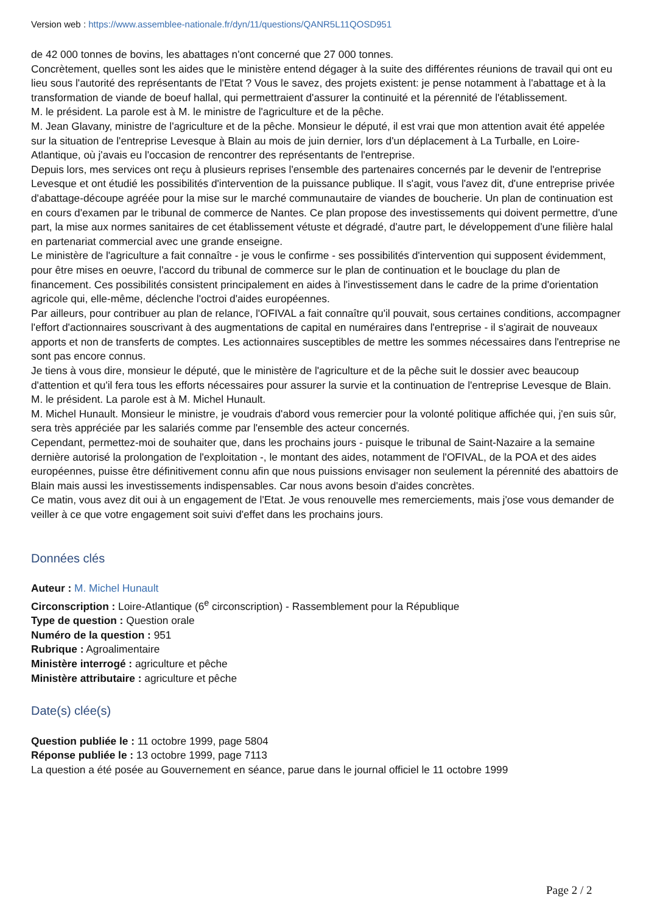Version web : https://www.assemblee-nationale.fr/dyn/11/questions/QANR5L11QOSD951
de 42 000 tonnes de bovins, les abattages n'ont concerné que 27 000 tonnes.
Concrètement, quelles sont les aides que le ministère entend dégager à la suite des différentes réunions de travail qui ont eu lieu sous l'autorité des représentants de l'Etat ? Vous le savez, des projets existent: je pense notamment à l'abattage et à la transformation de viande de boeuf hallal, qui permettraient d'assurer la continuité et la pérennité de l'établissement.
M. le président. La parole est à M. le ministre de l'agriculture et de la pêche.
M. Jean Glavany, ministre de l'agriculture et de la pêche. Monsieur le député, il est vrai que mon attention avait été appelée sur la situation de l'entreprise Levesque à Blain au mois de juin dernier, lors d'un déplacement à La Turballe, en Loire-Atlantique, où j'avais eu l'occasion de rencontrer des représentants de l'entreprise.
Depuis lors, mes services ont reçu à plusieurs reprises l'ensemble des partenaires concernés par le devenir de l'entreprise Levesque et ont étudié les possibilités d'intervention de la puissance publique. Il s'agit, vous l'avez dit, d'une entreprise privée d'abattage-découpe agréée pour la mise sur le marché communautaire de viandes de boucherie. Un plan de continuation est en cours d'examen par le tribunal de commerce de Nantes. Ce plan propose des investissements qui doivent permettre, d'une part, la mise aux normes sanitaires de cet établissement vétuste et dégradé, d'autre part, le développement d'une filière halal en partenariat commercial avec une grande enseigne.
Le ministère de l'agriculture a fait connaître - je vous le confirme - ses possibilités d'intervention qui supposent évidemment, pour être mises en oeuvre, l'accord du tribunal de commerce sur le plan de continuation et le bouclage du plan de financement. Ces possibilités consistent principalement en aides à l'investissement dans le cadre de la prime d'orientation agricole qui, elle-même, déclenche l'octroi d'aides européennes.
Par ailleurs, pour contribuer au plan de relance, l'OFIVAL a fait connaître qu'il pouvait, sous certaines conditions, accompagner l'effort d'actionnaires souscrivant à des augmentations de capital en numéraires dans l'entreprise - il s'agirait de nouveaux apports et non de transferts de comptes. Les actionnaires susceptibles de mettre les sommes nécessaires dans l'entreprise ne sont pas encore connus.
Je tiens à vous dire, monsieur le député, que le ministère de l'agriculture et de la pêche suit le dossier avec beaucoup d'attention et qu'il fera tous les efforts nécessaires pour assurer la survie et la continuation de l'entreprise Levesque de Blain.
M. le président. La parole est à M. Michel Hunault.
M. Michel Hunault. Monsieur le ministre, je voudrais d'abord vous remercier pour la volonté politique affichée qui, j'en suis sûr, sera très appréciée par les salariés comme par l'ensemble des acteur concernés.
Cependant, permettez-moi de souhaiter que, dans les prochains jours - puisque le tribunal de Saint-Nazaire a la semaine dernière autorisé la prolongation de l'exploitation -, le montant des aides, notamment de l'OFIVAL, de la POA et des aides européennes, puisse être définitivement connu afin que nous puissions envisager non seulement la pérennité des abattoirs de Blain mais aussi les investissements indispensables. Car nous avons besoin d'aides concrètes.
Ce matin, vous avez dit oui à un engagement de l'Etat. Je vous renouvelle mes remerciements, mais j'ose vous demander de veiller à ce que votre engagement soit suivi d'effet dans les prochains jours.
Données clés
Auteur : M. Michel Hunault
Circonscription : Loire-Atlantique (6<sup>e</sup> circonscription) - Rassemblement pour la République
Type de question : Question orale
Numéro de la question : 951
Rubrique : Agroalimentaire
Ministère interrogé : agriculture et pêche
Ministère attributaire : agriculture et pêche
Date(s) clée(s)
Question publiée le : 11 octobre 1999, page 5804
Réponse publiée le : 13 octobre 1999, page 7113
La question a été posée au Gouvernement en séance, parue dans le journal officiel le 11 octobre 1999
Page 2 / 2